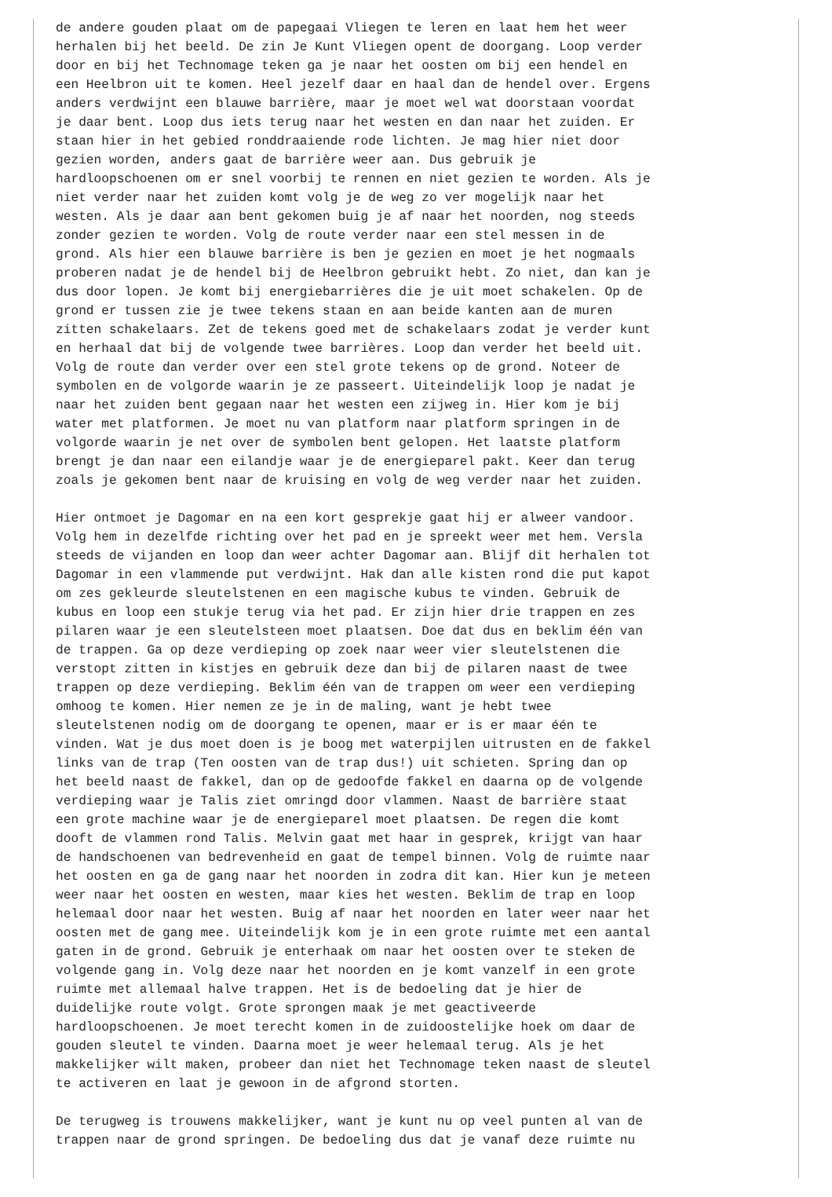de andere gouden plaat om de papegaai Vliegen te leren en laat hem het weer
herhalen bij het beeld. De zin Je Kunt Vliegen opent de doorgang. Loop verder
door en bij het Technomage teken ga je naar het oosten om bij een hendel en
een Heelbron uit te komen. Heel jezelf daar en haal dan de hendel over. Ergens
anders verdwijnt een blauwe barrière, maar je moet wel wat doorstaan voordat
je daar bent. Loop dus iets terug naar het westen en dan naar het zuiden. Er
staan hier in het gebied ronddraaiende rode lichten. Je mag hier niet door
gezien worden, anders gaat de barrière weer aan. Dus gebruik je
hardloopschoenen om er snel voorbij te rennen en niet gezien te worden. Als je
niet verder naar het zuiden komt volg je de weg zo ver mogelijk naar het
westen. Als je daar aan bent gekomen buig je af naar het noorden, nog steeds
zonder gezien te worden. Volg de route verder naar een stel messen in de
grond. Als hier een blauwe barrière is ben je gezien en moet je het nogmaals
proberen nadat je de hendel bij de Heelbron gebruikt hebt. Zo niet, dan kan je
dus door lopen. Je komt bij energiebarrières die je uit moet schakelen. Op de
grond er tussen zie je twee tekens staan en aan beide kanten aan de muren
zitten schakelaars. Zet de tekens goed met de schakelaars zodat je verder kunt
en herhaal dat bij de volgende twee barrières. Loop dan verder het beeld uit.
Volg de route dan verder over een stel grote tekens op de grond. Noteer de
symbolen en de volgorde waarin je ze passeert. Uiteindelijk loop je nadat je
naar het zuiden bent gegaan naar het westen een zijweg in. Hier kom je bij
water met platformen. Je moet nu van platform naar platform springen in de
volgorde waarin je net over de symbolen bent gelopen. Het laatste platform
brengt je dan naar een eilandje waar je de energieparel pakt. Keer dan terug
zoals je gekomen bent naar de kruising en volg de weg verder naar het zuiden.

Hier ontmoet je Dagomar en na een kort gesprekje gaat hij er alweer vandoor.
Volg hem in dezelfde richting over het pad en je spreekt weer met hem. Versla
steeds de vijanden en loop dan weer achter Dagomar aan. Blijf dit herhalen tot
Dagomar in een vlammende put verdwijnt. Hak dan alle kisten rond die put kapot
om zes gekleurde sleutelstenen en een magische kubus te vinden. Gebruik de
kubus en loop een stukje terug via het pad. Er zijn hier drie trappen en zes
pilaren waar je een sleutelsteen moet plaatsen. Doe dat dus en beklim één van
de trappen. Ga op deze verdieping op zoek naar weer vier sleutelstenen die
verstopt zitten in kistjes en gebruik deze dan bij de pilaren naast de twee
trappen op deze verdieping. Beklim één van de trappen om weer een verdieping
omhoog te komen. Hier nemen ze je in de maling, want je hebt twee
sleutelstenen nodig om de doorgang te openen, maar er is er maar één te
vinden. Wat je dus moet doen is je boog met waterpijlen uitrusten en de fakkel
links van de trap (Ten oosten van de trap dus!) uit schieten. Spring dan op
het beeld naast de fakkel, dan op de gedoofde fakkel en daarna op de volgende
verdieping waar je Talis ziet omringd door vlammen. Naast de barrière staat
een grote machine waar je de energieparel moet plaatsen. De regen die komt
dooft de vlammen rond Talis. Melvin gaat met haar in gesprek, krijgt van haar
de handschoenen van bedrevenheid en gaat de tempel binnen. Volg de ruimte naar
het oosten en ga de gang naar het noorden in zodra dit kan. Hier kun je meteen
weer naar het oosten en westen, maar kies het westen. Beklim de trap en loop
helemaal door naar het westen. Buig af naar het noorden en later weer naar het
oosten met de gang mee. Uiteindelijk kom je in een grote ruimte met een aantal
gaten in de grond. Gebruik je enterhaak om naar het oosten over te steken de
volgende gang in. Volg deze naar het noorden en je komt vanzelf in een grote
ruimte met allemaal halve trappen. Het is de bedoeling dat je hier de
duidelijke route volgt. Grote sprongen maak je met geactiveerde
hardloopschoenen. Je moet terecht komen in de zuidoostelijke hoek om daar de
gouden sleutel te vinden. Daarna moet je weer helemaal terug. Als je het
makkelijker wilt maken, probeer dan niet het Technomage teken naast de sleutel
te activeren en laat je gewoon in de afgrond storten.

De terugweg is trouwens makkelijker, want je kunt nu op veel punten al van de
trappen naar de grond springen. De bedoeling dus dat je vanaf deze ruimte nu